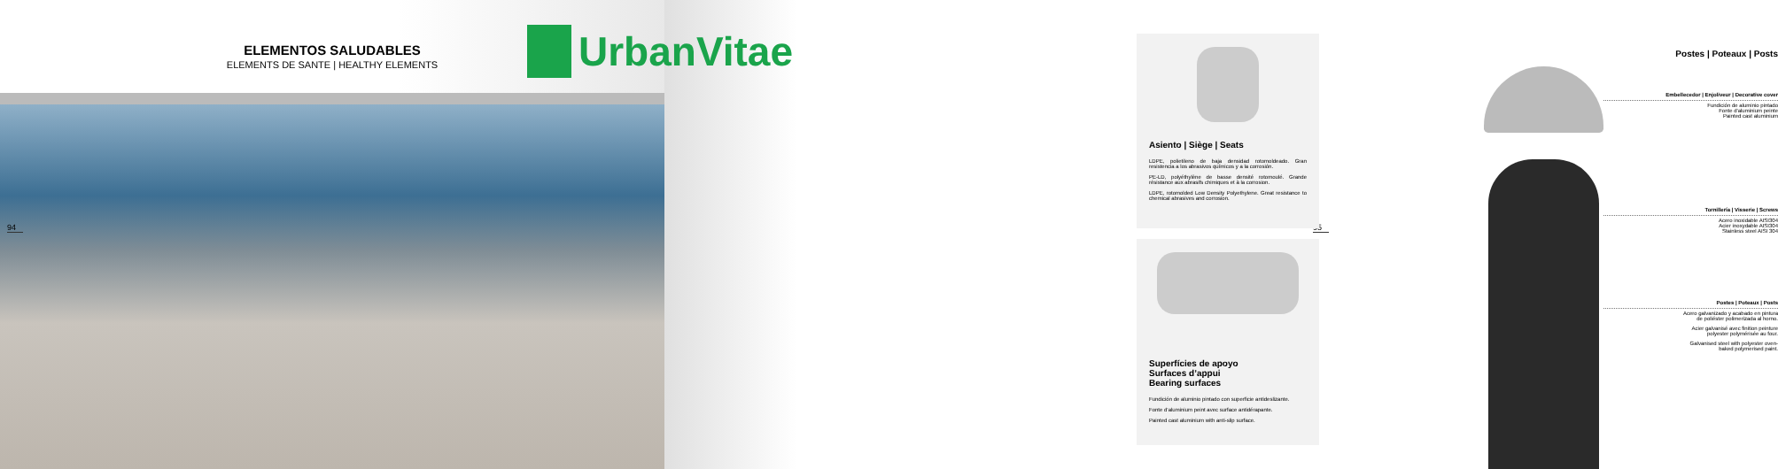ELEMENTOS SALUDABLES
ELEMENTS DE SANTE | HEALTHY ELEMENTS
94
Postes | Poteaux | Posts
Embellecedor | Enjoliveur | Decorative cover
Fundición de aluminio pintado
Fonte d'aluminium peinte
Painted cast aluminium
Tornillería | Visserie | Screws
Acero inoxidable AISI304
Acier inoxydable AISI304
Stainless steel AISI 304
Postes | Poteaux | Posts
Acero galvanizado y acabado en pintura
de poliéster polimerizada al horno.
Acier galvanisé avec finition peinture
polyester polymérisée au four.
Galvanised steel with polyester oven-
baked polymerised paint.
95
UrbanVitae
Asiento | Siège | Seats
LDPE, polietileno de baja densidad rotomoldeado. Gran resistencia a los abrasivos químicos y a la corrosión.
PE-LD, polyéthylène de basse densité rotomoulé. Grande résistance aux abrasifs chimiques et à la corrosion.
LDPE, rotomolded Low Density Polyethylene. Great resistance to chemical abrasives and corrosion.
Superfícies de apoyo
Surfaces d’appui
Bearing surfaces
Fundición de aluminio pintado con superficie antideslizante.
Fonte d’aluminium peint avec surface antidérapante.
Painted cast aluminium with anti-slip surface.